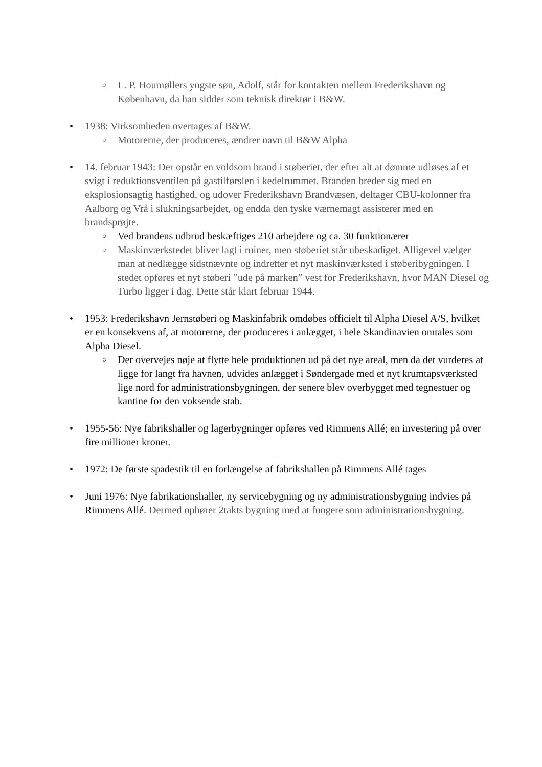○ L. P. Houmøllers yngste søn, Adolf, står for kontakten mellem Frederikshavn og København, da han sidder som teknisk direktør i B&W.
• 1938: Virksomheden overtages af B&W.
○ Motorerne, der produceres, ændrer navn til B&W Alpha
• 14. februar 1943: Der opstår en voldsom brand i støberiet, der efter alt at dømme udløses af et svigt i reduktionsventilen på gastilførslen i kedelrummet. Branden breder sig med en eksplosionsagtig hastighed, og udover Frederikshavn Brandvæsen, deltager CBU-kolonner fra Aalborg og Vrå i slukningsarbejdet, og endda den tyske værnemagt assisterer med en brandsprøjte.
○ Ved brandens udbrud beskæftiges 210 arbejdere og ca. 30 funktionærer
○ Maskinværkstedet bliver lagt i ruiner, men støberiet står ubeskadiget. Alligevel vælger man at nedlægge sidstnævnte og indretter et nyt maskinværksted i støberibygningen. I stedet opføres et nyt støberi ”ude på marken” vest for Frederikshavn, hvor MAN Diesel og Turbo ligger i dag. Dette står klart februar 1944.
• 1953: Frederikshavn Jernstøberi og Maskinfabrik omdøbes officielt til Alpha Diesel A/S, hvilket er en konsekvens af, at motorerne, der produceres i anlægget, i hele Skandinavien omtales som Alpha Diesel.
○ Der overvejes nøje at flytte hele produktionen ud på det nye areal, men da det vurderes at ligge for langt fra havnen, udvides anlægget i Søndergade med et nyt krumtapsværksted lige nord for administrationsbygningen, der senere blev overbygget med tegnestuer og kantine for den voksende stab.
• 1955-56: Nye fabrikshaller og lagerbygninger opføres ved Rimmens Allé; en investering på over fire millioner kroner.
• 1972: De første spadestik til en forlængelse af fabrikshallen på Rimmens Allé tages
• Juni 1976: Nye fabrikationshaller, ny servicebygning og ny administrationsbygning indvies på Rimmens Allé. Dermed ophører 2takts bygning med at fungere som administrationsbygning.